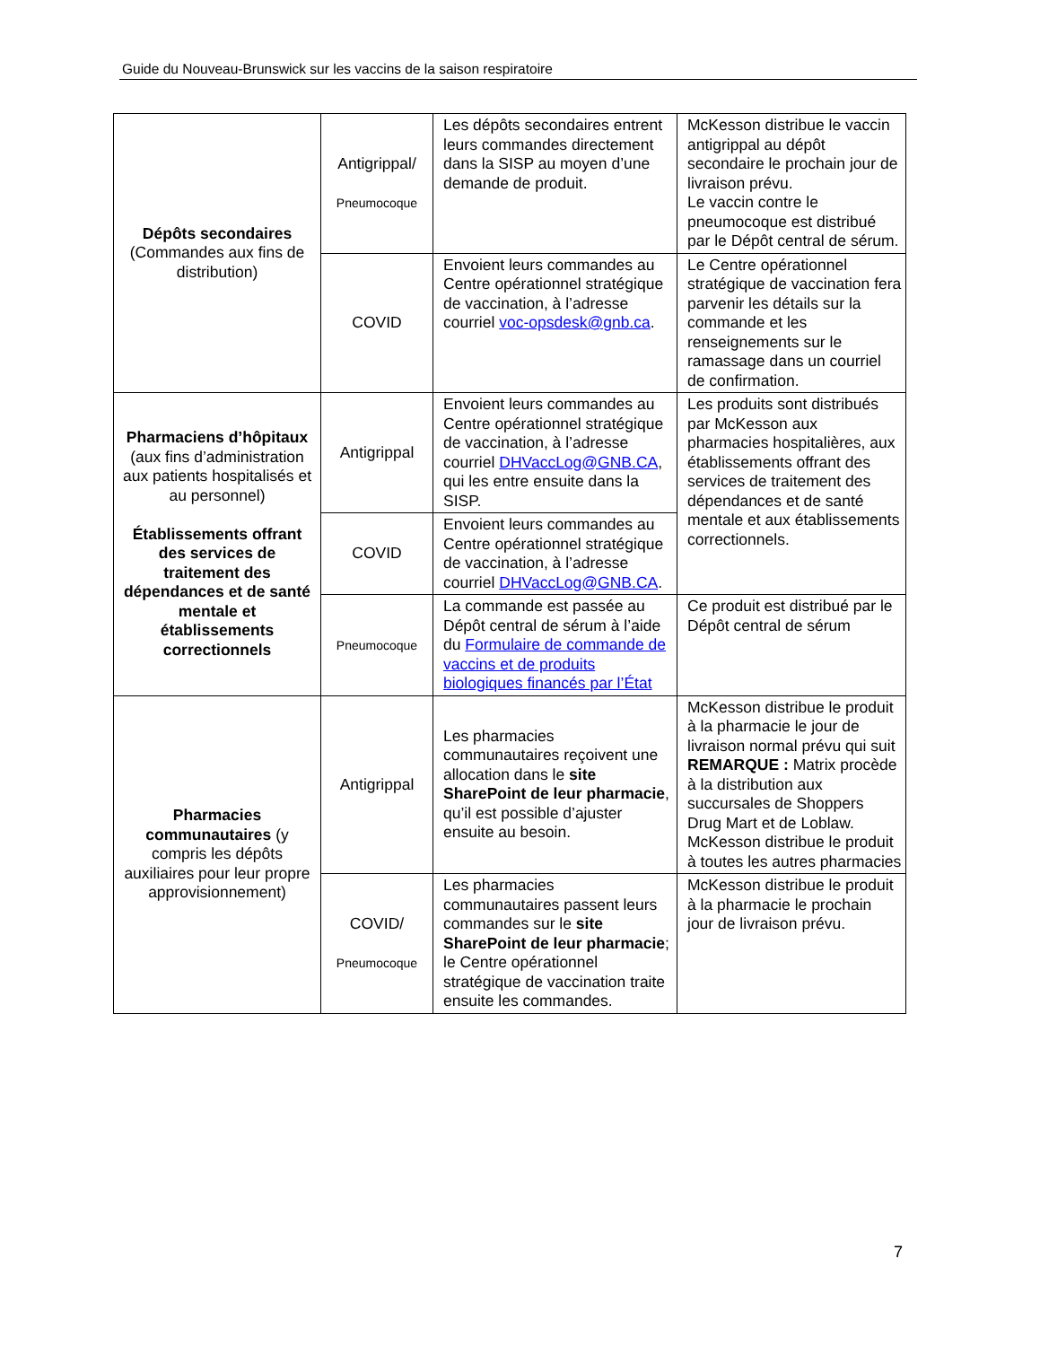Guide du Nouveau-Brunswick sur les vaccins de la saison respiratoire
| Dépôts secondaires (Commandes aux fins de distribution) | Antigrippal/ Pneumocoque | Les dépôts secondaires entrent leurs commandes directement dans la SISP au moyen d’une demande de produit. | McKesson distribue le vaccin antigrippal au dépôt secondaire le prochain jour de livraison prévu. Le vaccin contre le pneumocoque est distribué par le Dépôt central de sérum. |
| | COVID | Envoient leurs commandes au Centre opérationnel stratégique de vaccination, à l’adresse courriel voc-opsdesk@gnb.ca . | Le Centre opérationnel stratégique de vaccination fera parvenir les détails sur la commande et les renseignements sur le ramassage dans un courriel de confirmation. |
| Pharmaciens d’hôpitaux (aux fins d’administration aux patients hospitalisés et au personnel) Établissements offrant des services de traitement des dépendances et de santé mentale et établissements correctionnels | Antigrippal | Envoient leurs commandes au Centre opérationnel stratégique de vaccination, à l’adresse courriel DHVaccLog@GNB.CA , qui les entre ensuite dans la SISP. | Les produits sont distribués par McKesson aux pharmacies hospitalières, aux établissements offrant des services de traitement des dépendances et de santé mentale et aux établissements correctionnels. |
| | COVID | Envoient leurs commandes au Centre opérationnel stratégique de vaccination, à l’adresse courriel DHVaccLog@GNB.CA . | |
| | Pneumocoque | La commande est passée au Dépôt central de sérum à l’aide du Formulaire de commande de vaccins et de produits biologiques financés par l’État | Ce produit est distribué par le Dépôt central de sérum |
| Pharmacies communautaires (y compris les dépôts auxiliaires pour leur propre approvisionnement) | Antigrippal | Les pharmacies communautaires reçoivent une allocation dans le site SharePoint de leur pharmacie , qu’il est possible d’ajuster ensuite au besoin. | McKesson distribue le produit à la pharmacie le jour de livraison normal prévu qui suit REMARQUE : Matrix procède à la distribution aux succursales de Shoppers Drug Mart et de Loblaw. McKesson distribue le produit à toutes les autres pharmacies |
| | COVID/ Pneumocoque | Les pharmacies communautaires passent leurs commandes sur le site SharePoint de leur pharmacie ; le Centre opérationnel stratégique de vaccination traite ensuite les commandes. | McKesson distribue le produit à la pharmacie le prochain jour de livraison prévu. |
7